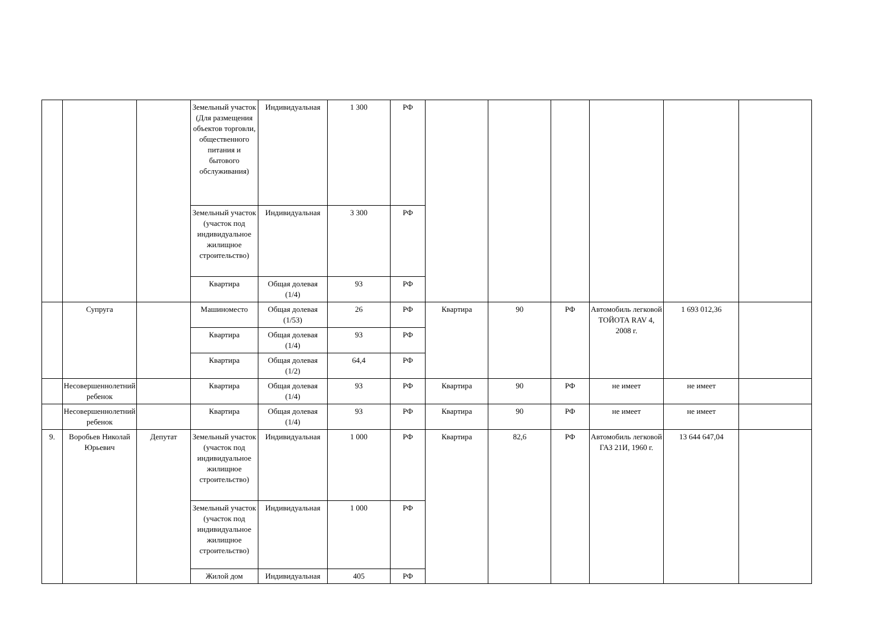| | | | Земельный участок (Для размещения объектов торговли, общественного питания и бытового обслуживания) | Индивидуальная | 1 300 | РФ | | | | | | |
| | | | Земельный участок (участок под индивидуальное жилищное строительство) | Индивидуальная | 3 300 | РФ | | | | | | |
| | | | Квартира | Общая долевая (1/4) | 93 | РФ | | | | | | |
| | Супруга | | Машиноместо | Общая долевая (1/53) | 26 | РФ | Квартира | 90 | РФ | Автомобиль легковой ТОЙОТА RAV 4, 2008 г. | 1 693 012,36 | |
| | | | Квартира | Общая долевая (1/4) | 93 | РФ | | | | | | |
| | | | Квартира | Общая долевая (1/2) | 64,4 | РФ | | | | | | |
| | Несовершеннолетний ребенок | | Квартира | Общая долевая (1/4) | 93 | РФ | Квартира | 90 | РФ | не имеет | не имеет | |
| | Несовершеннолетний ребенок | | Квартира | Общая долевая (1/4) | 93 | РФ | Квартира | 90 | РФ | не имеет | не имеет | |
| 9. | Воробьев Николай Юрьевич | Депутат | Земельный участок (участок под индивидуальное жилищное строительство) | Индивидуальная | 1 000 | РФ | Квартира | 82,6 | РФ | Автомобиль легковой ГАЗ 21И, 1960 г. | 13 644 647,04 | |
| | | | Земельный участок (участок под индивидуальное жилищное строительство) | Индивидуальная | 1 000 | РФ | | | | | | |
| | | | Жилой дом | Индивидуальная | 405 | РФ | | | | | | |